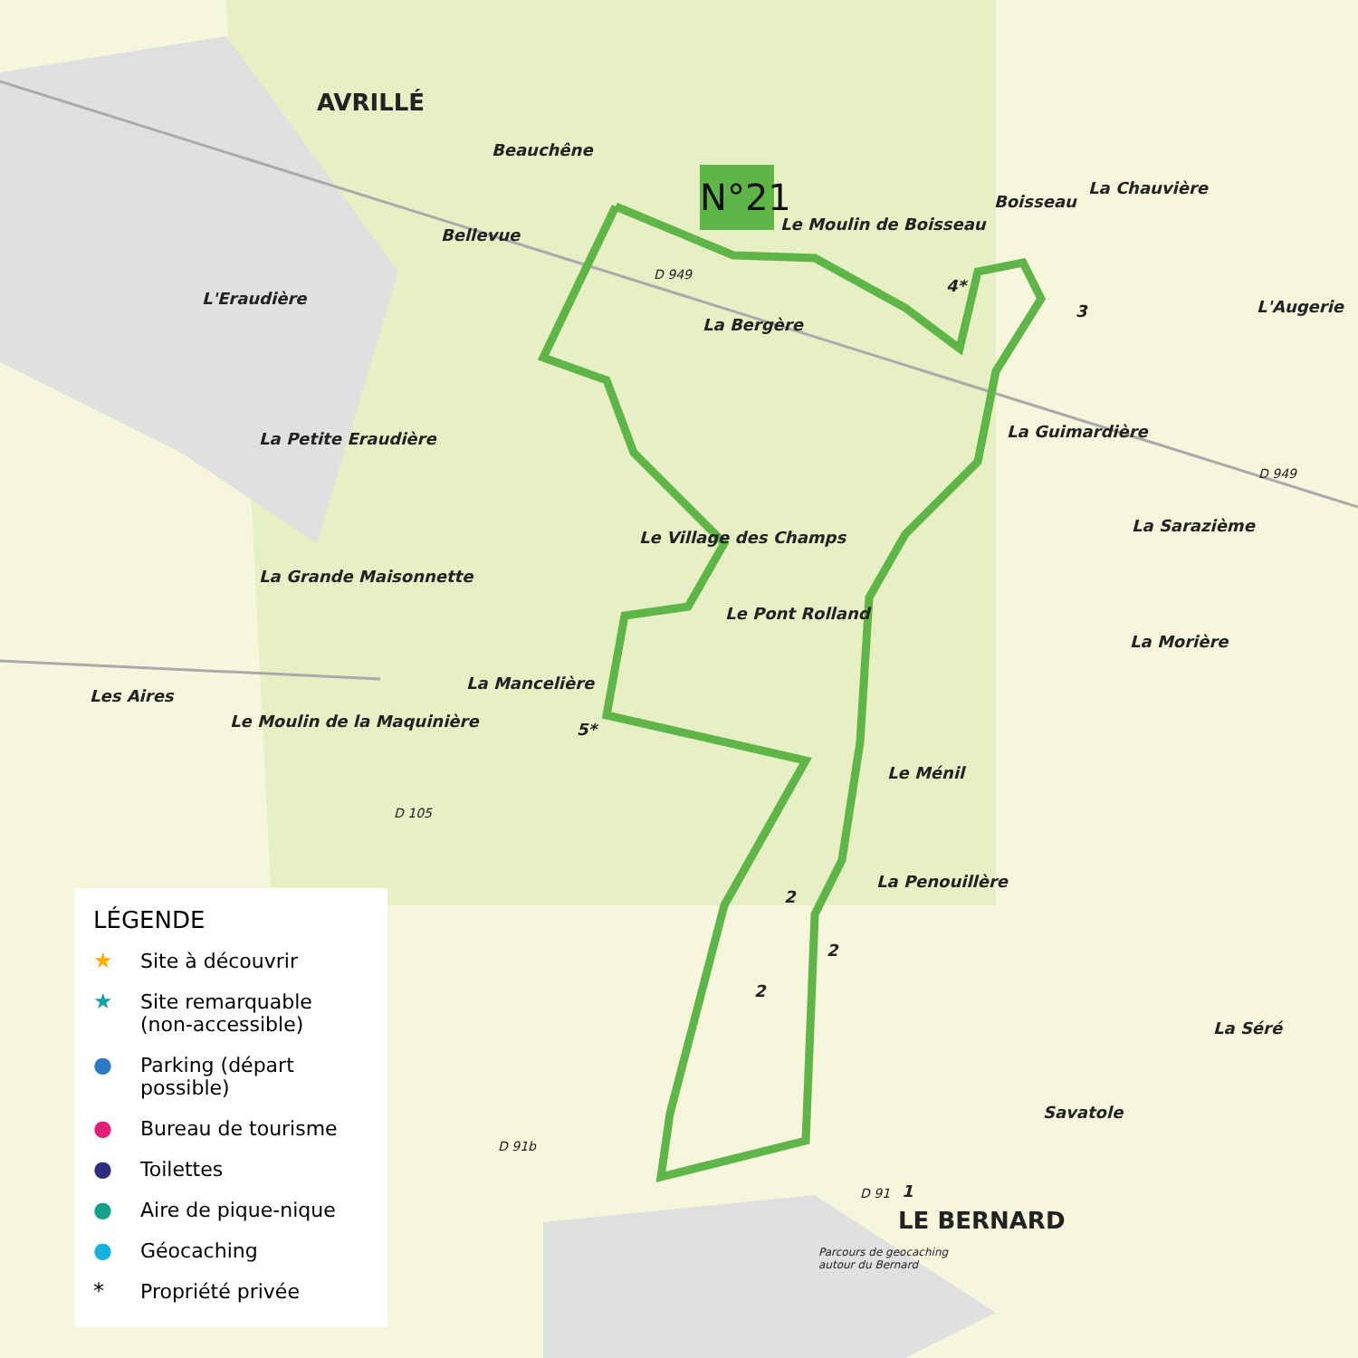AVRILLÉ
Beauchêne
Bellevue
N°21
Le Moulin de Boisseau
Boisseau
La Chauvière
D 949
4*
3 L'Augerie
L'Eraudière
La Bergère
La Guimardière
La Petite Eraudière
D 949
La Sarazième
Le Village des Champs
La Grande Maisonnette
Le Pont Rolland
La Morière
La Mancelière
Les Aires
Le Moulin de la Maquinière 5*
Le Ménil
D 105
La Penouillère
2
2
2
La Séré
Savatole
D 91b
D 91 1
LE BERNARD
Parcours de geocaching
autour du Bernard
LÉGENDE
★ Site à découvrir
★ Site remarquable
(non-accessible)
● Parking (départ possible)
● Bureau de tourisme
● Toilettes
● Aire de pique-nique
● Géocaching
* Propriété privée